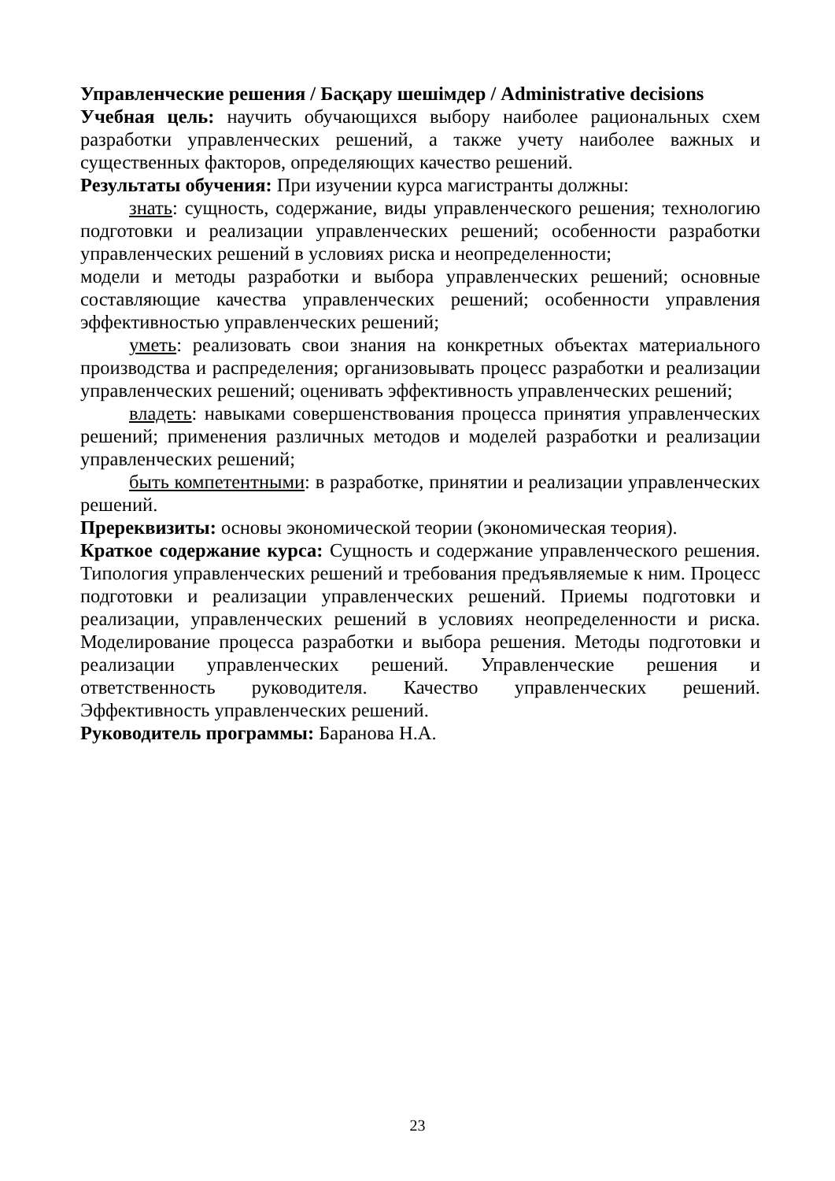Управленческие решения / Басқару шешімдер / Administrative decisions
Учебная цель: научить обучающихся выбору наиболее рациональных схем разработки управленческих решений, а также учету наиболее важных и существенных факторов, определяющих качество решений.
Результаты обучения: При изучении курса магистранты должны:
знать: сущность, содержание, виды управленческого решения; технологию подготовки и реализации управленческих решений; особенности разработки управленческих решений в условиях риска и неопределенности;
модели и методы разработки и выбора управленческих решений; основные составляющие качества управленческих решений; особенности управления эффективностью управленческих решений;
уметь: реализовать свои знания на конкретных объектах материального производства и распределения; организовывать процесс разработки и реализации управленческих решений; оценивать эффективность управленческих решений;
владеть: навыками совершенствования процесса принятия управленческих решений; применения различных методов и моделей разработки и реализации управленческих решений;
быть компетентными: в разработке, принятии и реализации управленческих решений.
Пререквизиты: основы экономической теории (экономическая теория).
Краткое содержание курса: Сущность и содержание управленческого решения. Типология управленческих решений и требования предъявляемые к ним. Процесс подготовки и реализации управленческих решений. Приемы подготовки и реализации, управленческих решений в условиях неопределенности и риска. Моделирование процесса разработки и выбора решения. Методы подготовки и реализации управленческих решений. Управленческие решения и ответственность руководителя. Качество управленческих решений. Эффективность управленческих решений.
Руководитель программы: Баранова Н.А.
23